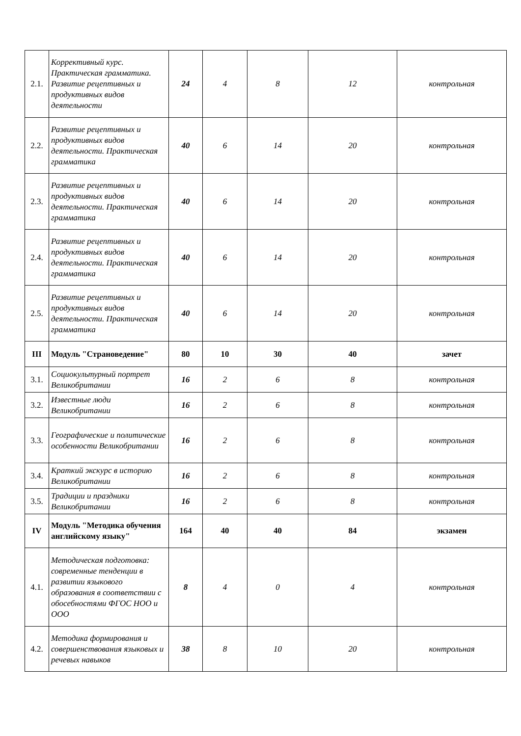| 2.1. | Коррективный курс. Практическая грамматика. Развитие рецептивных и продуктивных видов деятельности | 24 | 4 | 8 | 12 | контрольная |
| 2.2. | Развитие рецептивных и продуктивных видов деятельности. Практическая грамматика | 40 | 6 | 14 | 20 | контрольная |
| 2.3. | Развитие рецептивных и продуктивных видов деятельности. Практическая грамматика | 40 | 6 | 14 | 20 | контрольная |
| 2.4. | Развитие рецептивных и продуктивных видов деятельности. Практическая грамматика | 40 | 6 | 14 | 20 | контрольная |
| 2.5. | Развитие рецептивных и продуктивных видов деятельности. Практическая грамматика | 40 | 6 | 14 | 20 | контрольная |
| III | Модуль "Страноведение" | 80 | 10 | 30 | 40 | зачет |
| 3.1. | Социокультурный портрет Великобритании | 16 | 2 | 6 | 8 | контрольная |
| 3.2. | Известные люди Великобритании | 16 | 2 | 6 | 8 | контрольная |
| 3.3. | Географические и политические особенности Великобритании | 16 | 2 | 6 | 8 | контрольная |
| 3.4. | Краткий экскурс в историю Великобритании | 16 | 2 | 6 | 8 | контрольная |
| 3.5. | Традиции и праздники Великобритании | 16 | 2 | 6 | 8 | контрольная |
| IV | Модуль "Методика обучения английскому языку" | 164 | 40 | 40 | 84 | экзамен |
| 4.1. | Методическая подготовка: современные тенденции в развитии языкового образования в соответствии с обосебностями ФГОС НОО и ООО | 8 | 4 | 0 | 4 | контрольная |
| 4.2. | Методика формирования и совершенствования языковых и речевых навыков | 38 | 8 | 10 | 20 | контрольная |